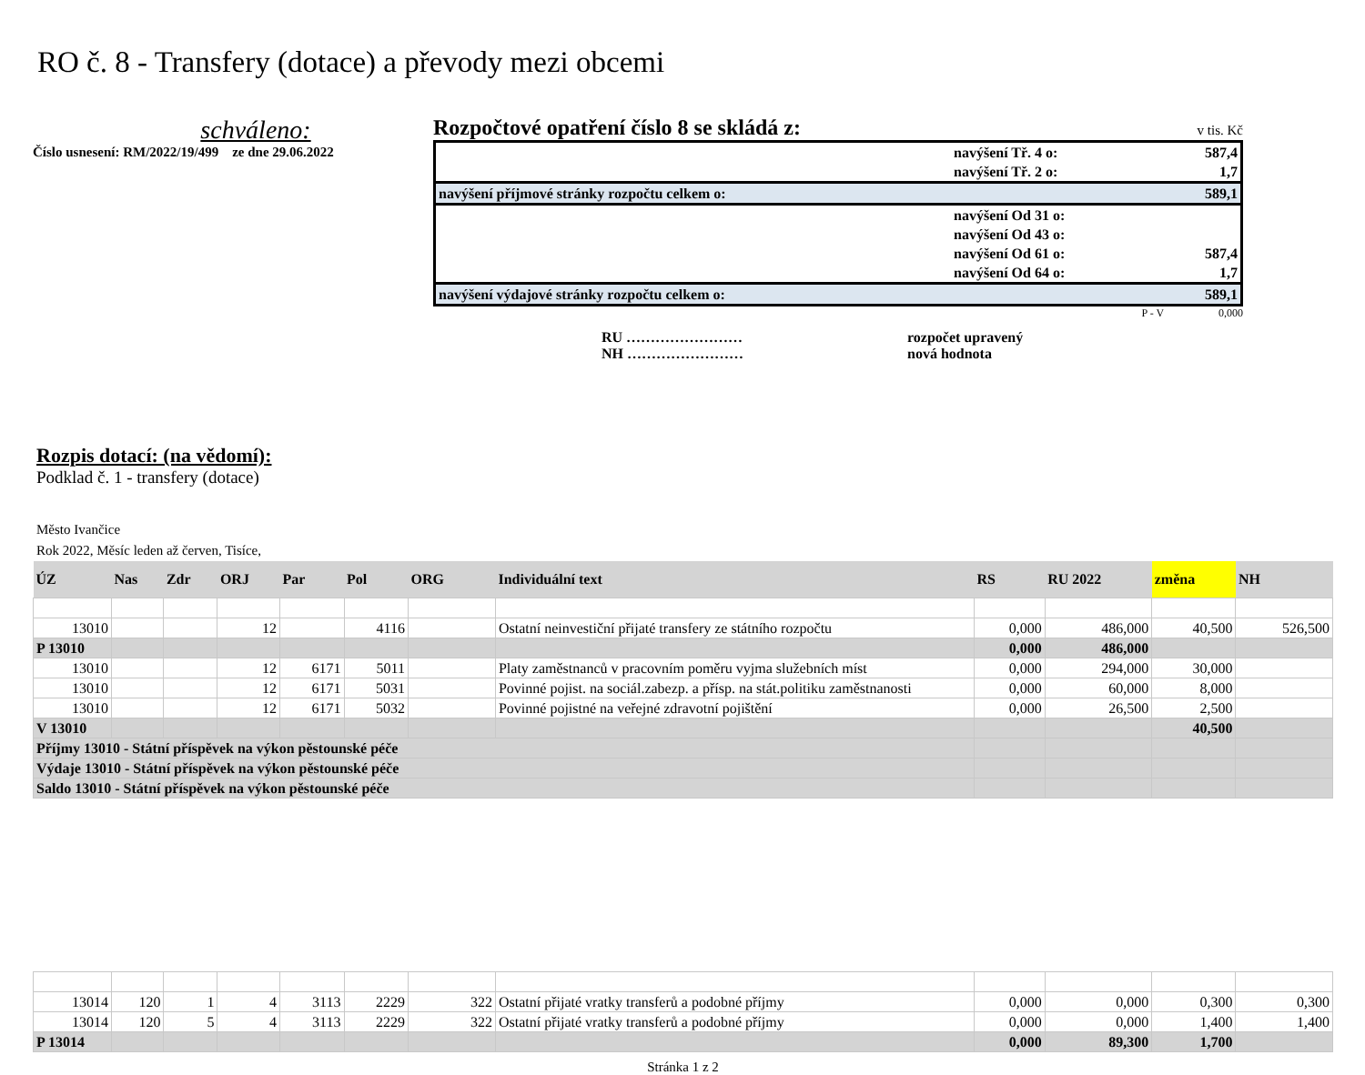RO č. 8 - Transfery (dotace) a převody mezi obcemi
schváleno:
Číslo usnesení: RM/2022/19/499 ze dne 29.06.2022
Rozpočtové opatření číslo 8 se skládá z: v tis. Kč
| | navýšení Tř. 4 o: | 587,4 |
| | navýšení Tř. 2 o: | 1,7 |
| navýšení příjmové stránky rozpočtu celkem o: | | 589,1 |
| | navýšení Od 31 o: | |
| | navýšení Od 43 o: | |
| | navýšení Od 61 o: | 587,4 |
| | navýšení Od 64 o: | 1,7 |
| navýšení výdajové stránky rozpočtu celkem o: | | 589,1 |
P - V 0,000
RU ……………………
NH ……………………
rozpočet upravený
nová hodnota
Rozpis dotací: (na vědomí):
Podklad č. 1 - transfery (dotace)
Město Ivančice
Rok 2022, Měsíc leden až červen, Tisíce,
| ÚZ | Nas | Zdr | ORJ | Par | Pol | ORG | Individuální text | RS | RU 2022 | změna | NH |
| --- | --- | --- | --- | --- | --- | --- | --- | --- | --- | --- | --- |
| 13010 | | | 12 | | 4116 | | Ostatní neinvestiční přijaté transfery ze státního rozpočtu | 0,000 | 486,000 | 40,500 | 526,500 |
| P 13010 | | | | | | | | 0,000 | 486,000 | | |
| 13010 | | | 12 | 6171 | 5011 | | Platy zaměstnanců v pracovním poměru vyjma služebních míst | 0,000 | 294,000 | 30,000 | |
| 13010 | | | 12 | 6171 | 5031 | | Povinné pojist. na sociál.zabezp. a přísp. na stát.politiku zaměstnanosti | 0,000 | 60,000 | 8,000 | |
| 13010 | | | 12 | 6171 | 5032 | | Povinné pojistné na veřejné zdravotní pojištění | 0,000 | 26,500 | 2,500 | |
| V 13010 | | | | | | | | | | 40,500 | |
| Příjmy 13010 - Státní příspěvek na výkon pěstounské péče | | | | | | | | | | | |
| Výdaje 13010 - Státní příspěvek na výkon pěstounské péče | | | | | | | | | | | |
| Saldo 13010 - Státní příspěvek na výkon pěstounské péče | | | | | | | | | | | |
| 13014 | 120 | 1 | 4 | 3113 | 2229 | 322 | Ostatní přijaté vratky transferů a podobné příjmy | 0,000 | 0,000 | 0,300 | 0,300 |
| 13014 | 120 | 5 | 4 | 3113 | 2229 | 322 | Ostatní přijaté vratky transferů a podobné příjmy | 0,000 | 0,000 | 1,400 | 1,400 |
| P 13014 | | | | | | | | 0,000 | 89,300 | 1,700 | |
Stránka 1 z 2